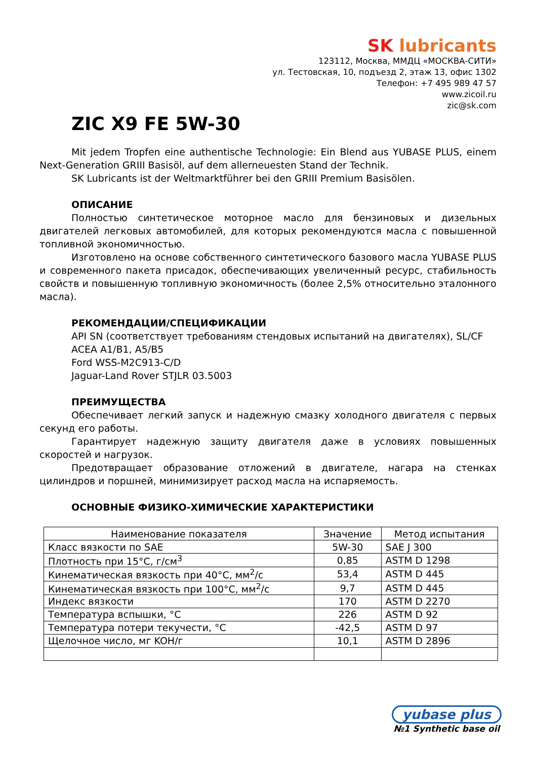SK lubricants
123112, Москва, ММДЦ «МОСКВА-СИТИ»
ул. Тестовская, 10, подъезд 2, этаж 13, офис 1302
Телефон: +7 495 989 47 57
www.zicoil.ru
zic@sk.com
ZIC X9 FE 5W-30
Mit jedem Tropfen eine authentische Technologie: Ein Blend aus YUBASE PLUS, einem Next-Generation GRIII Basisöl, auf dem allerneuesten Stand der Technik.
SK Lubricants ist der Weltmarktführer bei den GRIII Premium Basisölen.
ОПИСАНИЕ
Полностью синтетическое моторное масло для бензиновых и дизельных двигателей легковых автомобилей, для которых рекомендуются масла с повышенной топливной экономичностью.
Изготовлено на основе собственного синтетического базового масла YUBASE PLUS и современного пакета присадок, обеспечивающих увеличенный ресурс, стабильность свойств и повышенную топливную экономичность (более 2,5% относительно эталонного масла).
РЕКОМЕНДАЦИИ/СПЕЦИФИКАЦИИ
API SN (соответствует требованиям стендовых испытаний на двигателях), SL/CF
ACEA A1/B1, A5/B5
Ford WSS-M2C913-C/D
Jaguar-Land Rover STJLR 03.5003
ПРЕИМУЩЕСТВА
Обеспечивает легкий запуск и надежную смазку холодного двигателя с первых секунд его работы.
Гарантирует надежную защиту двигателя даже в условиях повышенных скоростей и нагрузок.
Предотвращает образование отложений в двигателе, нагара на стенках цилиндров и поршней, минимизирует расход масла на испаряемость.
ОСНОВНЫЕ ФИЗИКО-ХИМИЧЕСКИЕ ХАРАКТЕРИСТИКИ
| Наименование показателя | Значение | Метод испытания |
| --- | --- | --- |
| Класс вязкости по SAE | 5W-30 | SAE J 300 |
| Плотность при 15°C, г/см<sup>3</sup> | 0,85 | ASTM D 1298 |
| Кинематическая вязкость при 40°C, мм<sup>2</sup>/с | 53,4 | ASTM D 445 |
| Кинематическая вязкость при 100°C, мм<sup>2</sup>/с | 9,7 | ASTM D 445 |
| Индекс вязкости | 170 | ASTM D 2270 |
| Температура вспышки, °C | 226 | ASTM D 92 |
| Температура потери текучести, °C | -42,5 | ASTM D 97 |
| Щелочное число, мг KOH/г | 10,1 | ASTM D 2896 |
yubase plus
№1 Synthetic base oil